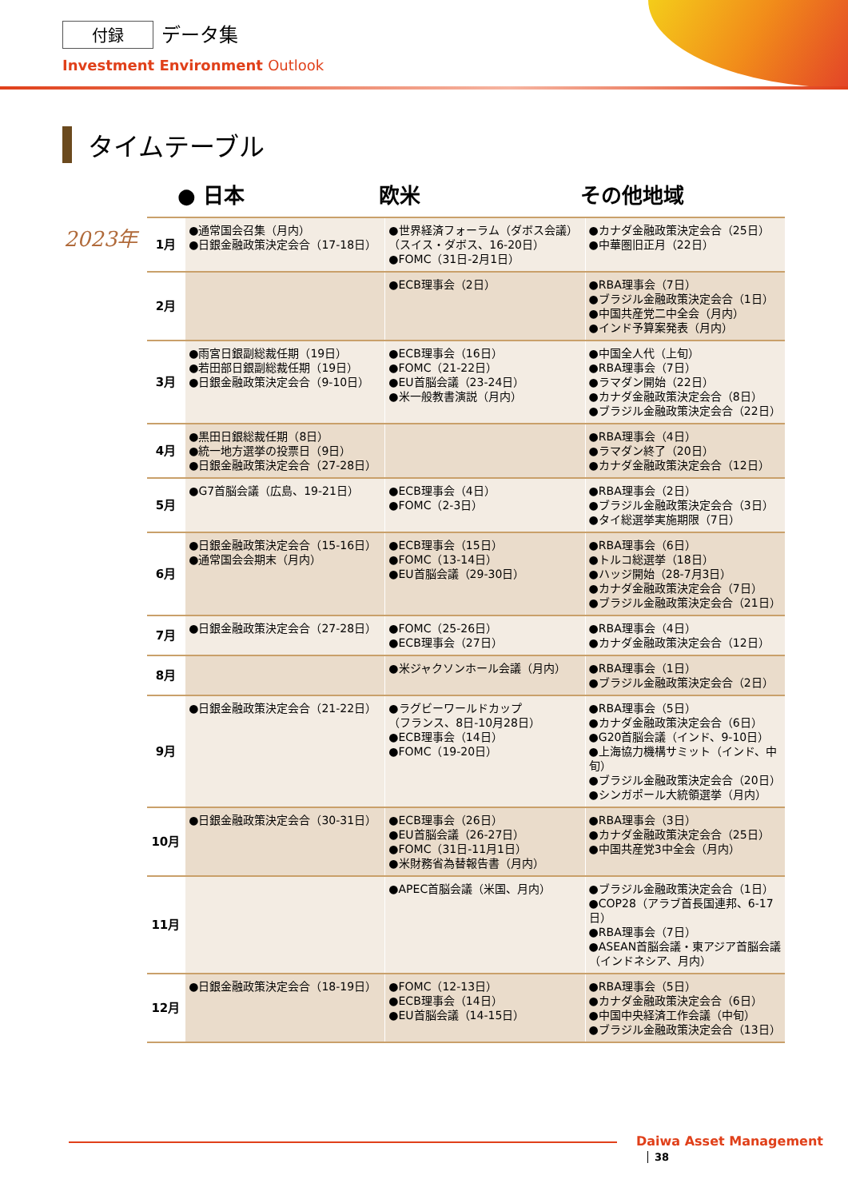付録 データ集
Investment Environment Outlook
タイムテーブル
● 日本 欧米 その他地域
| 2023年 | 1月 | ●通常国会召集（月内） ●日銀金融政策決定会合（17-18日） | ●世界経済フォーラム（ダボス会議） （スイス・ダボス、16-20日） ●FOMC（31日-2月1日） | ●カナダ金融政策決定会合（25日） ●中華圏旧正月（22日） |
| | 2月 | | ●ECB理事会（2日） | ●RBA理事会（7日） ●ブラジル金融政策決定会合（1日） ●中国共産党二中全会（月内） ●インド予算案発表（月内） |
| | 3月 | ●雨宮日銀副総裁任期（19日） ●若田部日銀副総裁任期（19日） ●日銀金融政策決定会合（9-10日） | ●ECB理事会（16日） ●FOMC（21-22日） ●EU首脳会議（23-24日） ●米一般教書演説（月内） | ●中国全人代（上旬） ●RBA理事会（7日） ●ラマダン開始（22日） ●カナダ金融政策決定会合（8日） ●ブラジル金融政策決定会合（22日） |
| | 4月 | ●黒田日銀総裁任期（8日） ●統一地方選挙の投票日（9日） ●日銀金融政策決定会合（27-28日） | | ●RBA理事会（4日） ●ラマダン終了（20日） ●カナダ金融政策決定会合（12日） |
| | 5月 | ●G7首脳会議（広島、19-21日） | ●ECB理事会（4日） ●FOMC（2-3日） | ●RBA理事会（2日） ●ブラジル金融政策決定会合（3日） ●タイ総選挙実施期限（7日） |
| | 6月 | ●日銀金融政策決定会合（15-16日） ●通常国会会期末（月内） | ●ECB理事会（15日） ●FOMC（13-14日） ●EU首脳会議（29-30日） | ●RBA理事会（6日） ●トルコ総選挙（18日） ●ハッジ開始（28-7月3日） ●カナダ金融政策決定会合（7日） ●ブラジル金融政策決定会合（21日） |
| | 7月 | ●日銀金融政策決定会合（27-28日） | ●FOMC（25-26日） ●ECB理事会（27日） | ●RBA理事会（4日） ●カナダ金融政策決定会合（12日） |
| | 8月 | | ●米ジャクソンホール会議（月内） | ●RBA理事会（1日） ●ブラジル金融政策決定会合（2日） |
| | 9月 | ●日銀金融政策決定会合（21-22日） | ●ラグビーワールドカップ （フランス、8日-10月28日） ●ECB理事会（14日） ●FOMC（19-20日） | ●RBA理事会（5日） ●カナダ金融政策決定会合（6日） ●G20首脳会議（インド、9-10日） ●上海協力機構サミット（インド、中旬） ●ブラジル金融政策決定会合（20日） ●シンガポール大統領選挙（月内） |
| | 10月 | ●日銀金融政策決定会合（30-31日） | ●ECB理事会（26日） ●EU首脳会議（26-27日） ●FOMC（31日-11月1日） ●米財務省為替報告書（月内） | ●RBA理事会（3日） ●カナダ金融政策決定会合（25日） ●中国共産党3中全会（月内） |
| | 11月 | | ●APEC首脳会議（米国、月内） | ●ブラジル金融政策決定会合（1日） ●COP28（アラブ首長国連邦、6-17日） ●RBA理事会（7日） ●ASEAN首脳会議・東アジア首脳会議（インドネシア、月内） |
| | 12月 | ●日銀金融政策決定会合（18-19日） | ●FOMC（12-13日） ●ECB理事会（14日） ●EU首脳会議（14-15日） | ●RBA理事会（5日） ●カナダ金融政策決定会合（6日） ●中国中央経済工作会議（中旬） ●ブラジル金融政策決定会合（13日） |
Daiwa Asset Management 38